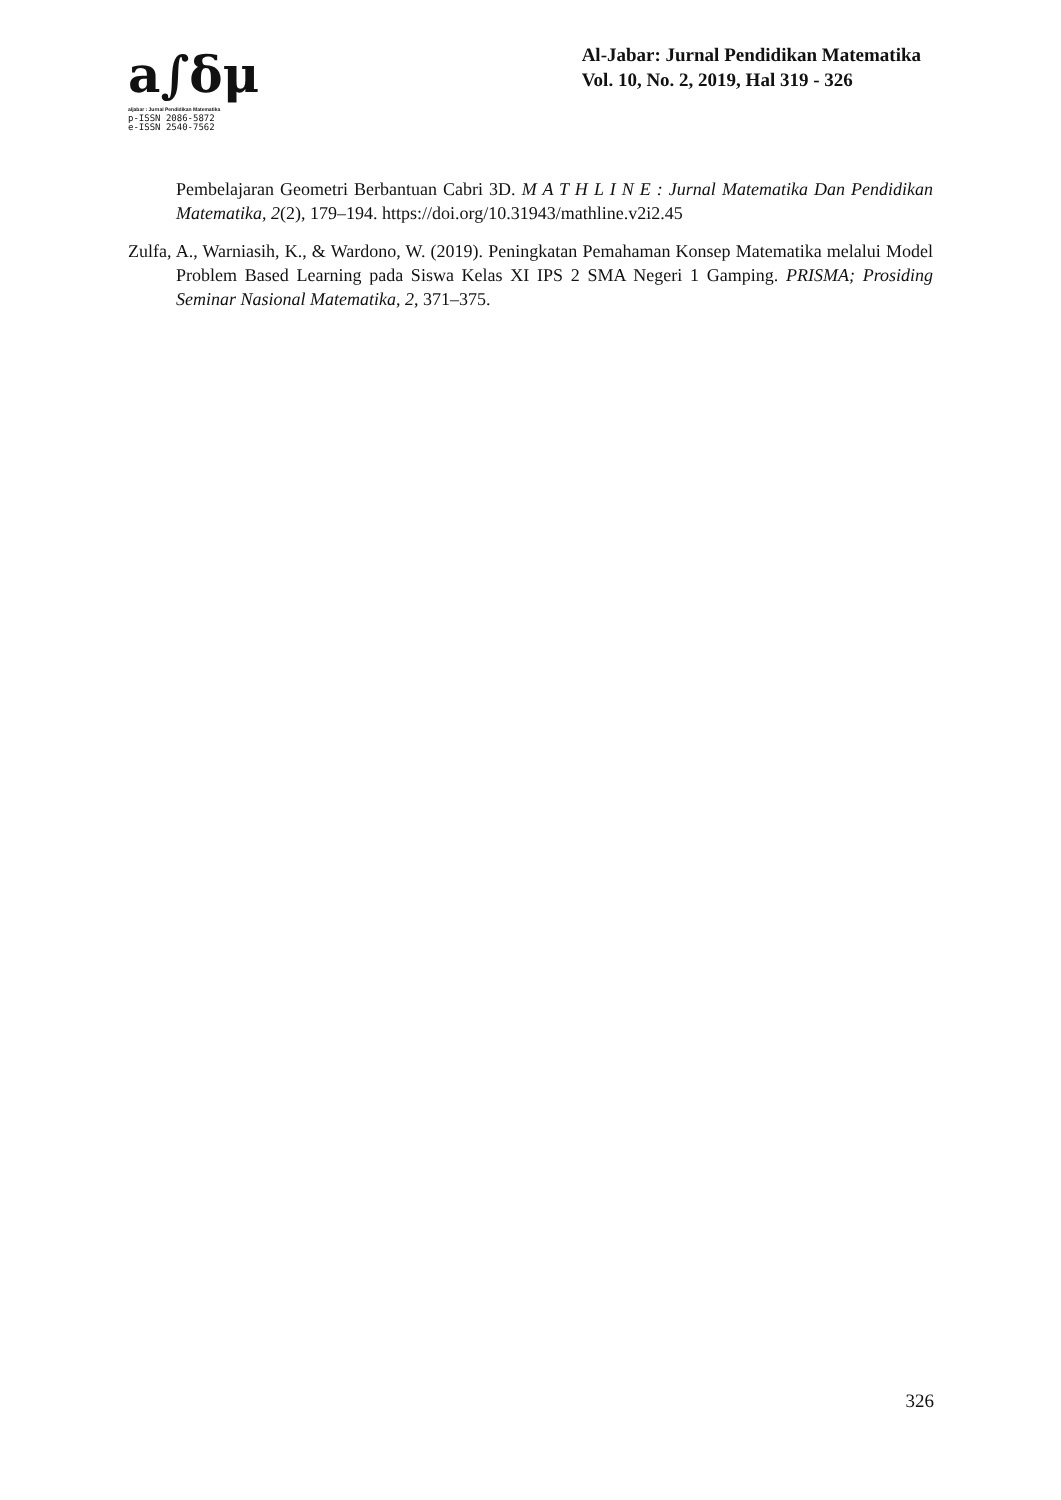a∫δμ
aljabar : Jurnal Pendidikan Matematika
p-ISSN 2086-5872
e-ISSN 2540-7562
Al-Jabar: Jurnal Pendidikan Matematika
Vol. 10, No. 2, 2019, Hal 319 - 326
Pembelajaran Geometri Berbantuan Cabri 3D. M A T H L I N E : Jurnal Matematika Dan Pendidikan Matematika, 2(2), 179–194. https://doi.org/10.31943/mathline.v2i2.45
Zulfa, A., Warniasih, K., & Wardono, W. (2019). Peningkatan Pemahaman Konsep Matematika melalui Model Problem Based Learning pada Siswa Kelas XI IPS 2 SMA Negeri 1 Gamping. PRISMA; Prosiding Seminar Nasional Matematika, 2, 371–375.
326